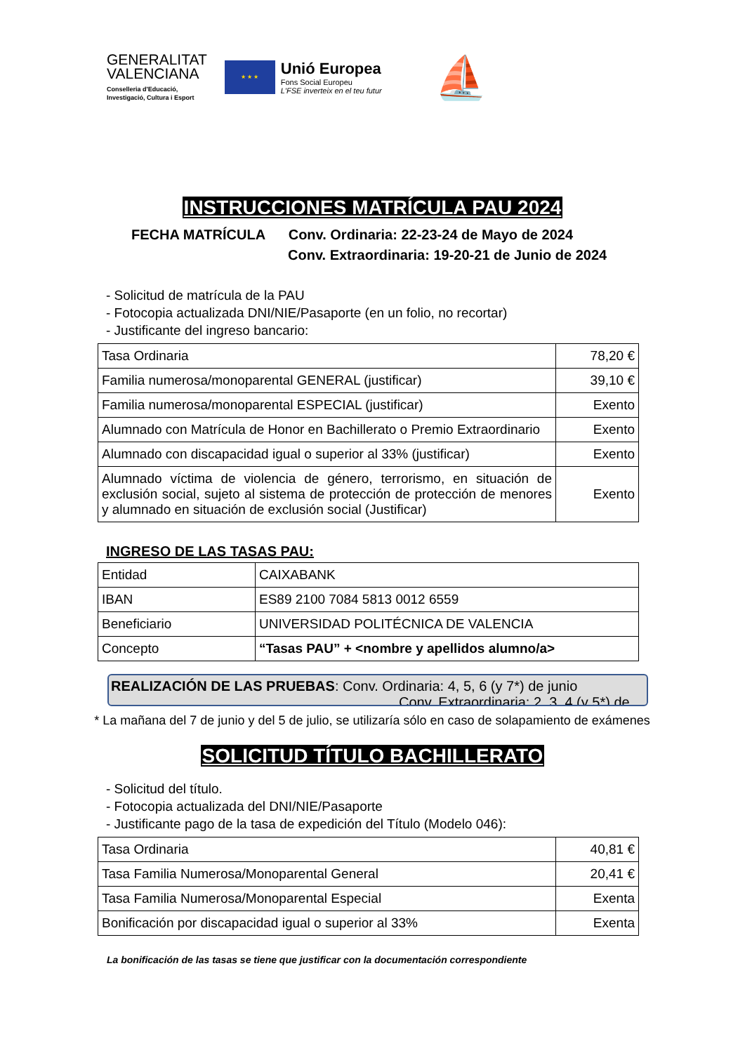GENERALITAT
VALENCIANA
Conselleria d'Educació,
Investigació, Cultura i Esport
★ ★ ★
Unió Europea
Fons Social Europeu
L'FSE inverteix en el teu futur
⛵
INSTRUCCIONES MATRÍCULA PAU 2024
FECHA MATRÍCULA Conv. Ordinaria: 22-23-24 de Mayo de 2024
Conv. Extraordinaria: 19-20-21 de Junio de 2024
- Solicitud de matrícula de la PAU
- Fotocopia actualizada DNI/NIE/Pasaporte (en un folio, no recortar)
- Justificante del ingreso bancario:
| Tasa Ordinaria | 78,20 € |
| Familia numerosa/monoparental GENERAL (justificar) | 39,10 € |
| Familia numerosa/monoparental ESPECIAL (justificar) | Exento |
| Alumnado con Matrícula de Honor en Bachillerato o Premio Extraordinario | Exento |
| Alumnado con discapacidad igual o superior al 33% (justificar) | Exento |
| Alumnado víctima de violencia de género, terrorismo, en situación de exclusión social, sujeto al sistema de protección de protección de menores y alumnado en situación de exclusión social (Justificar) | Exento |
INGRESO DE LAS TASAS PAU:
| Entidad | CAIXABANK |
| IBAN | ES89 2100 7084 5813 0012 6559 |
| Beneficiario | UNIVERSIDAD POLITÉCNICA DE VALENCIA |
| Concepto | “Tasas PAU” + <nombre y apellidos alumno/a> |
REALIZACIÓN DE LAS PRUEBAS: Conv. Ordinaria: 4, 5, 6 (y 7*) de junio
Conv. Extraordinaria: 2, 3, 4 (y 5*) de
* La mañana del 7 de junio y del 5 de julio, se utilizaría sólo en caso de solapamiento de exámenes
SOLICITUD TÍTULO BACHILLERATO
- Solicitud del título.
- Fotocopia actualizada del DNI/NIE/Pasaporte
- Justificante pago de la tasa de expedición del Título (Modelo 046):
| Tasa Ordinaria | 40,81 € |
| Tasa Familia Numerosa/Monoparental General | 20,41 € |
| Tasa Familia Numerosa/Monoparental Especial | Exenta |
| Bonificación por discapacidad igual o superior al 33% | Exenta |
La bonificación de las tasas se tiene que justificar con la documentación correspondiente